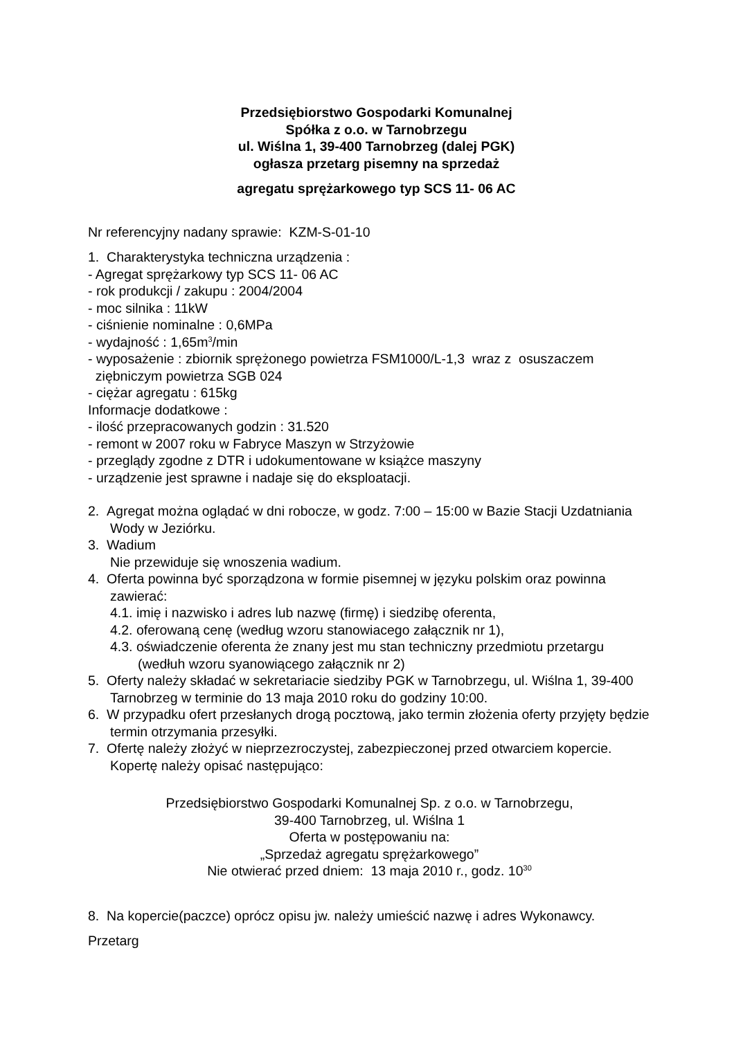Przedsiębiorstwo Gospodarki Komunalnej
Spółka z o.o. w Tarnobrzegu
ul. Wiślna 1, 39-400 Tarnobrzeg (dalej PGK)
ogłasza przetarg pisemny na sprzedaż
agregatu sprężarkowego typ SCS 11- 06 AC
Nr referencyjny nadany sprawie: KZM-S-01-10
1. Charakterystyka techniczna urządzenia :
- Agregat sprężarkowy typ SCS 11- 06 AC
- rok produkcji / zakupu : 2004/2004
- moc silnika : 11kW
- ciśnienie nominalne : 0,6MPa
- wydajność : 1,65m<sup>3</sup>/min
- wyposażenie : zbiornik sprężonego powietrza FSM1000/L-1,3 wraz z osuszaczem
ziębniczym powietrza SGB 024
- ciężar agregatu : 615kg
Informacje dodatkowe :
- ilość przepracowanych godzin : 31.520
- remont w 2007 roku w Fabryce Maszyn w Strzyżowie
- przeglądy zgodne z DTR i udokumentowane w książce maszyny
- urządzenie jest sprawne i nadaje się do eksploatacji.
2. Agregat można oglądać w dni robocze, w godz. 7:00 – 15:00 w Bazie Stacji Uzdatniania Wody w Jeziórku.
3. Wadium
Nie przewiduje się wnoszenia wadium.
4. Oferta powinna być sporządzona w formie pisemnej w języku polskim oraz powinna zawierać:
4.1. imię i nazwisko i adres lub nazwę (firmę) i siedzibę oferenta,
4.2. oferowaną cenę (według wzoru stanowiacego załącznik nr 1),
4.3. oświadczenie oferenta że znany jest mu stan techniczny przedmiotu przetargu (wedłuh wzoru syanowiącego załącznik nr 2)
5. Oferty należy składać w sekretariacie siedziby PGK w Tarnobrzegu, ul. Wiślna 1, 39-400 Tarnobrzeg w terminie do 13 maja 2010 roku do godziny 10:00.
6. W przypadku ofert przesłanych drogą pocztową, jako termin złożenia oferty przyjęty będzie termin otrzymania przesyłki.
7. Ofertę należy złożyć w nieprzezroczystej, zabezpieczonej przed otwarciem kopercie. Kopertę należy opisać następująco:
Przedsiębiorstwo Gospodarki Komunalnej Sp. z o.o. w Tarnobrzegu,
39-400 Tarnobrzeg, ul. Wiślna 1
Oferta w postępowaniu na:
„Sprzedaż agregatu sprężarkowego”
Nie otwierać przed dniem: 13 maja 2010 r., godz. 10<sup>30</sup>
8. Na kopercie(paczce) oprócz opisu jw. należy umieścić nazwę i adres Wykonawcy.
Przetarg